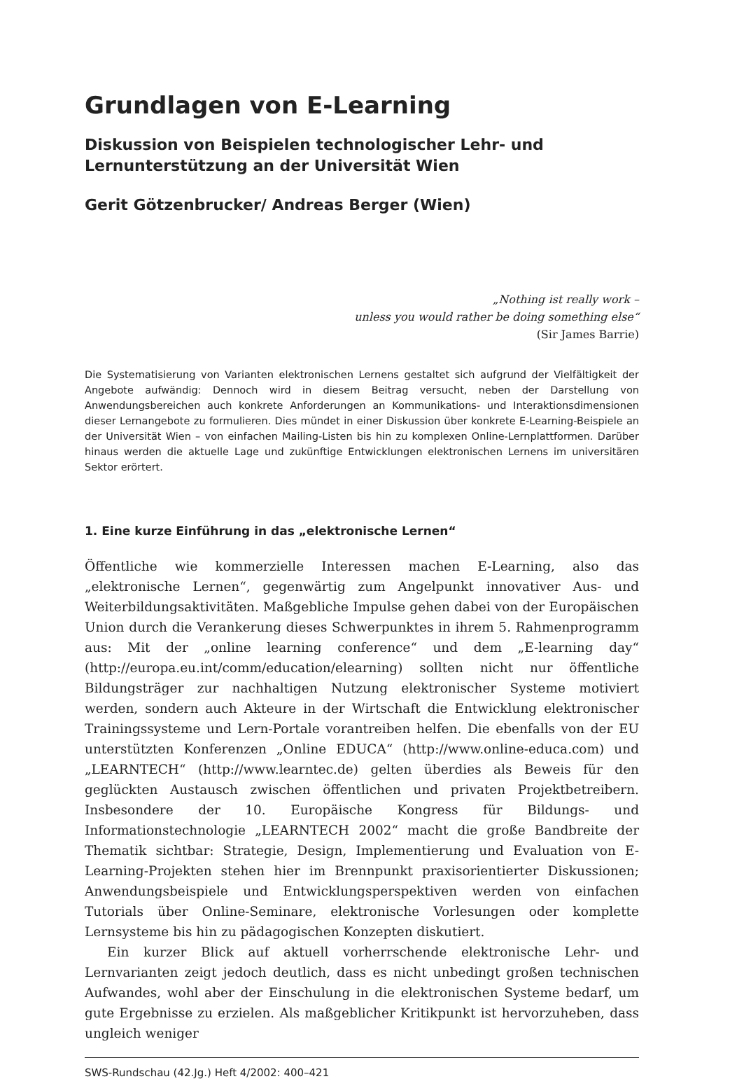Grundlagen von E-Learning
Diskussion von Beispielen technologischer Lehr- und
Lernunterstützung an der Universität Wien
Gerit Götzenbrucker/ Andreas Berger (Wien)
„Nothing ist really work –
unless you would rather be doing something else“
(Sir James Barrie)
Die Systematisierung von Varianten elektronischen Lernens gestaltet sich aufgrund der Vielfältigkeit der Angebote aufwändig: Dennoch wird in diesem Beitrag versucht, neben der Darstellung von Anwendungsbereichen auch konkrete Anforderungen an Kommunikations- und Interaktionsdimensionen dieser Lernangebote zu formulieren. Dies mündet in einer Diskussion über konkrete E-Learning-Beispiele an der Universität Wien – von einfachen Mailing-Listen bis hin zu komplexen Online-Lernplattformen. Darüber hinaus werden die aktuelle Lage und zukünftige Entwicklungen elektronischen Lernens im universitären Sektor erörtert.
1. Eine kurze Einführung in das „elektronische Lernen“
Öffentliche wie kommerzielle Interessen machen E-Learning, also das „elektronische Lernen“, gegenwärtig zum Angelpunkt innovativer Aus- und Weiterbildungsaktivitäten. Maßgebliche Impulse gehen dabei von der Europäischen Union durch die Verankerung dieses Schwerpunktes in ihrem 5. Rahmenprogramm aus: Mit der „online learning conference“ und dem „E-learning day“ (http://europa.eu.int/comm/education/elearning) sollten nicht nur öffentliche Bildungsträger zur nachhaltigen Nutzung elektronischer Systeme motiviert werden, sondern auch Akteure in der Wirtschaft die Entwicklung elektronischer Trainingssysteme und Lern-Portale vorantreiben helfen. Die ebenfalls von der EU unterstützten Konferenzen „Online EDUCA“ (http://www.online-educa.com) und „LEARNTECH“ (http://www.learntec.de) gelten überdies als Beweis für den geglückten Austausch zwischen öffentlichen und privaten Projektbetreibern. Insbesondere der 10. Europäische Kongress für Bildungs- und Informationstechnologie „LEARNTECH 2002“ macht die große Bandbreite der Thematik sichtbar: Strategie, Design, Implementierung und Evaluation von E-Learning-Projekten stehen hier im Brennpunkt praxisorientierter Diskussionen; Anwendungsbeispiele und Entwicklungsperspektiven werden von einfachen Tutorials über Online-Seminare, elektronische Vorlesungen oder komplette Lernsysteme bis hin zu pädagogischen Konzepten diskutiert.
Ein kurzer Blick auf aktuell vorherrschende elektronische Lehr- und Lernvarianten zeigt jedoch deutlich, dass es nicht unbedingt großen technischen Aufwandes, wohl aber der Einschulung in die elektronischen Systeme bedarf, um gute Ergebnisse zu erzielen. Als maßgeblicher Kritikpunkt ist hervorzuheben, dass ungleich weniger
SWS-Rundschau (42.Jg.) Heft 4/2002: 400–421